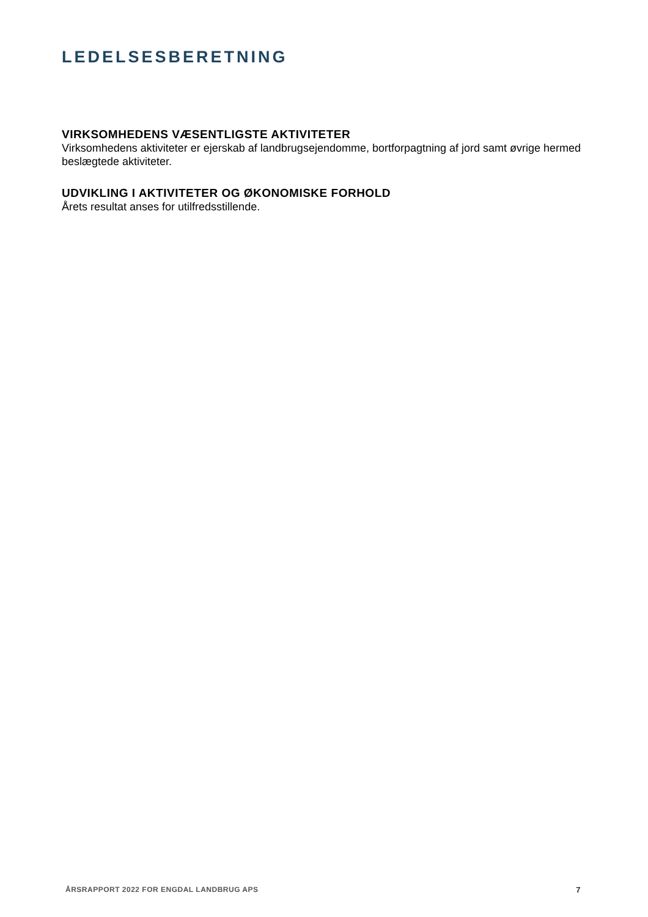LEDELSESBERETNING
VIRKSOMHEDENS VÆSENTLIGSTE AKTIVITETER
Virksomhedens aktiviteter er ejerskab af landbrugsejendomme, bortforpagtning af jord samt øvrige hermed beslægtede aktiviteter.
UDVIKLING I AKTIVITETER OG ØKONOMISKE FORHOLD
Årets resultat anses for utilfredsstillende.
ÅRSRAPPORT 2022 FOR ENGDAL LANDBRUG APS 7